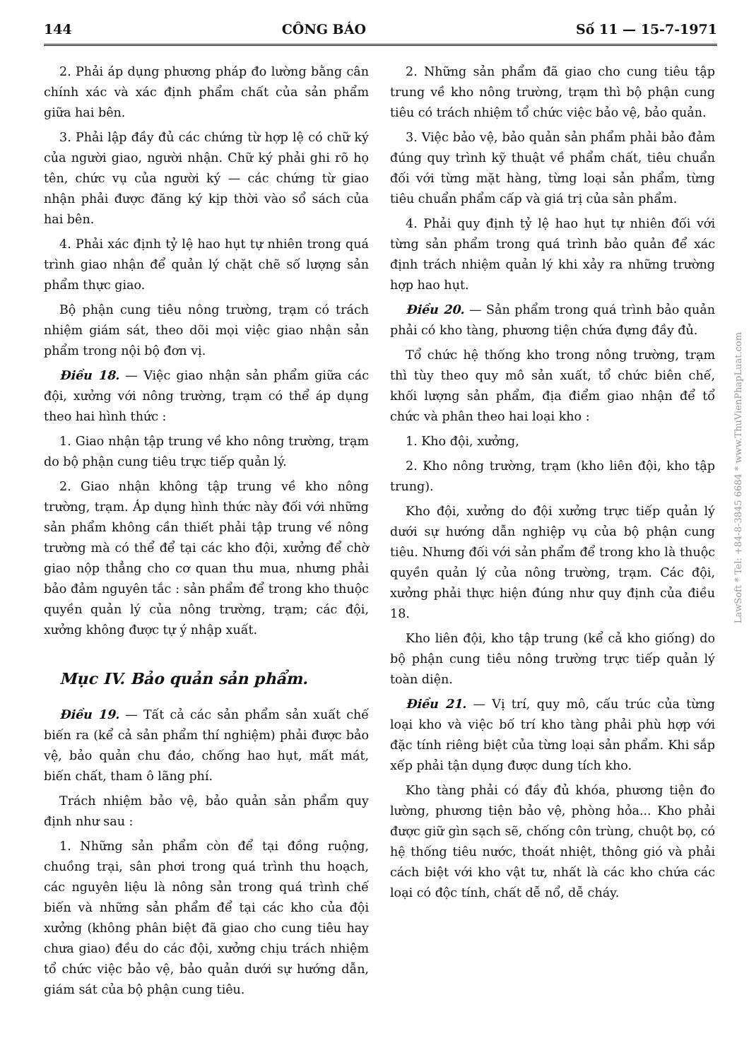144 CÔNG BÁO Số 11 — 15-7-1971
2. Phải áp dụng phương pháp đo lường bằng cân chính xác và xác định phẩm chất của sản phẩm giữa hai bên.
3. Phải lập đầy đủ các chứng từ hợp lệ có chữ ký của người giao, người nhận. Chữ ký phải ghi rõ họ tên, chức vụ của người ký — các chứng từ giao nhận phải được đăng ký kịp thời vào sổ sách của hai bên.
4. Phải xác định tỷ lệ hao hụt tự nhiên trong quá trình giao nhận để quản lý chặt chẽ số lượng sản phẩm thực giao.
Bộ phận cung tiêu nông trường, trạm có trách nhiệm giám sát, theo dõi mọi việc giao nhận sản phẩm trong nội bộ đơn vị.
Điều 18. — Việc giao nhận sản phẩm giữa các đội, xưởng với nông trường, trạm có thể áp dụng theo hai hình thức :
1. Giao nhận tập trung về kho nông trường, trạm do bộ phận cung tiêu trực tiếp quản lý.
2. Giao nhận không tập trung về kho nông trường, trạm. Áp dụng hình thức này đối với những sản phẩm không cần thiết phải tập trung về nông trường mà có thể để tại các kho đội, xưởng để chờ giao nộp thẳng cho cơ quan thu mua, nhưng phải bảo đảm nguyên tắc : sản phẩm để trong kho thuộc quyền quản lý của nông trường, trạm; các đội, xưởng không được tự ý nhập xuất.
Mục IV. Bảo quản sản phẩm.
Điều 19. — Tất cả các sản phẩm sản xuất chế biến ra (kể cả sản phẩm thí nghiệm) phải được bảo vệ, bảo quản chu đáo, chống hao hụt, mất mát, biến chất, tham ô lãng phí.
Trách nhiệm bảo vệ, bảo quản sản phẩm quy định như sau :
1. Những sản phẩm còn để tại đồng ruộng, chuồng trại, sân phơi trong quá trình thu hoạch, các nguyên liệu là nông sản trong quá trình chế biến và những sản phẩm để tại các kho của đội xưởng (không phân biệt đã giao cho cung tiêu hay chưa giao) đều do các đội, xưởng chịu trách nhiệm tổ chức việc bảo vệ, bảo quản dưới sự hướng dẫn, giám sát của bộ phận cung tiêu.
2. Những sản phẩm đã giao cho cung tiêu tập trung về kho nông trường, trạm thì bộ phận cung tiêu có trách nhiệm tổ chức việc bảo vệ, bảo quản.
3. Việc bảo vệ, bảo quản sản phẩm phải bảo đảm đúng quy trình kỹ thuật về phẩm chất, tiêu chuẩn đối với từng mặt hàng, từng loại sản phẩm, từng tiêu chuẩn phẩm cấp và giá trị của sản phẩm.
4. Phải quy định tỷ lệ hao hụt tự nhiên đối với từng sản phẩm trong quá trình bảo quản để xác định trách nhiệm quản lý khi xảy ra những trường hợp hao hụt.
Điều 20. — Sản phẩm trong quá trình bảo quản phải có kho tàng, phương tiện chứa đựng đầy đủ.
Tổ chức hệ thống kho trong nông trường, trạm thì tùy theo quy mô sản xuất, tổ chức biên chế, khối lượng sản phẩm, địa điểm giao nhận để tổ chức và phân theo hai loại kho :
1. Kho đội, xưởng,
2. Kho nông trường, trạm (kho liên đội, kho tập trung).
Kho đội, xưởng do đội xưởng trực tiếp quản lý dưới sự hướng dẫn nghiệp vụ của bộ phận cung tiêu. Nhưng đối với sản phẩm để trong kho là thuộc quyền quản lý của nông trường, trạm. Các đội, xưởng phải thực hiện đúng như quy định của điều 18.
Kho liên đội, kho tập trung (kể cả kho giống) do bộ phận cung tiêu nông trường trực tiếp quản lý toàn diện.
Điều 21. — Vị trí, quy mô, cấu trúc của từng loại kho và việc bố trí kho tàng phải phù hợp với đặc tính riêng biệt của từng loại sản phẩm. Khi sắp xếp phải tận dụng được dung tích kho.
Kho tàng phải có đầy đủ khóa, phương tiện đo lường, phương tiện bảo vệ, phòng hỏa... Kho phải được giữ gìn sạch sẽ, chống côn trùng, chuột bọ, có hệ thống tiêu nước, thoát nhiệt, thông gió và phải cách biệt với kho vật tư, nhất là các kho chứa các loại có độc tính, chất dễ nổ, dễ cháy.
LawSoft * Tel: +84-8-3845 6684 * www.ThuVienPhapLuat.com